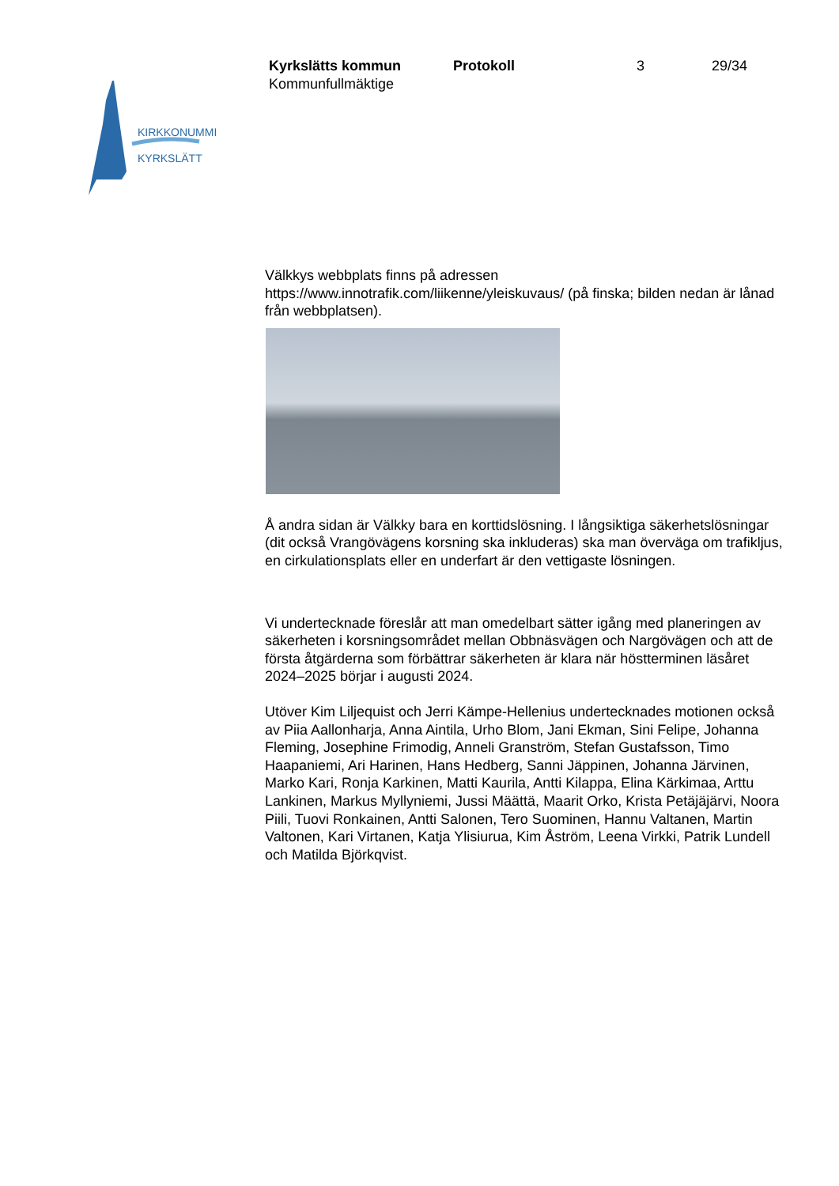KIRKKONUMMI
KYRKSLÄTT
Kyrkslätts kommun
Kommunfullmäktige
Protokoll 3 29/34
Välkkys webbplats finns på adressen https://www.innotrafik.com/liikenne/yleiskuvaus/ (på finska; bilden nedan är lånad från webbplatsen).
Å andra sidan är Välkky bara en korttidslösning. I långsiktiga säkerhetslösningar (dit också Vrangövägens korsning ska inkluderas) ska man överväga om trafikljus, en cirkulationsplats eller en underfart är den vettigaste lösningen.
Vi undertecknade föreslår att man omedelbart sätter igång med planeringen av säkerheten i korsningsområdet mellan Obbnäsvägen och Nargövägen och att de första åtgärderna som förbättrar säkerheten är klara när höstterminen läsåret 2024–2025 börjar i augusti 2024.
Utöver Kim Liljequist och Jerri Kämpe-Hellenius undertecknades motionen också av Piia Aallonharja, Anna Aintila, Urho Blom, Jani Ekman, Sini Felipe, Johanna Fleming, Josephine Frimodig, Anneli Granström, Stefan Gustafsson, Timo Haapaniemi, Ari Harinen, Hans Hedberg, Sanni Jäppinen, Johanna Järvinen, Marko Kari, Ronja Karkinen, Matti Kaurila, Antti Kilappa, Elina Kärkimaa, Arttu Lankinen, Markus Myllyniemi, Jussi Määttä, Maarit Orko, Krista Petäjäjärvi, Noora Piili, Tuovi Ronkainen, Antti Salonen, Tero Suominen, Hannu Valtanen, Martin Valtonen, Kari Virtanen, Katja Ylisiurua, Kim Åström, Leena Virkki, Patrik Lundell och Matilda Björkqvist.